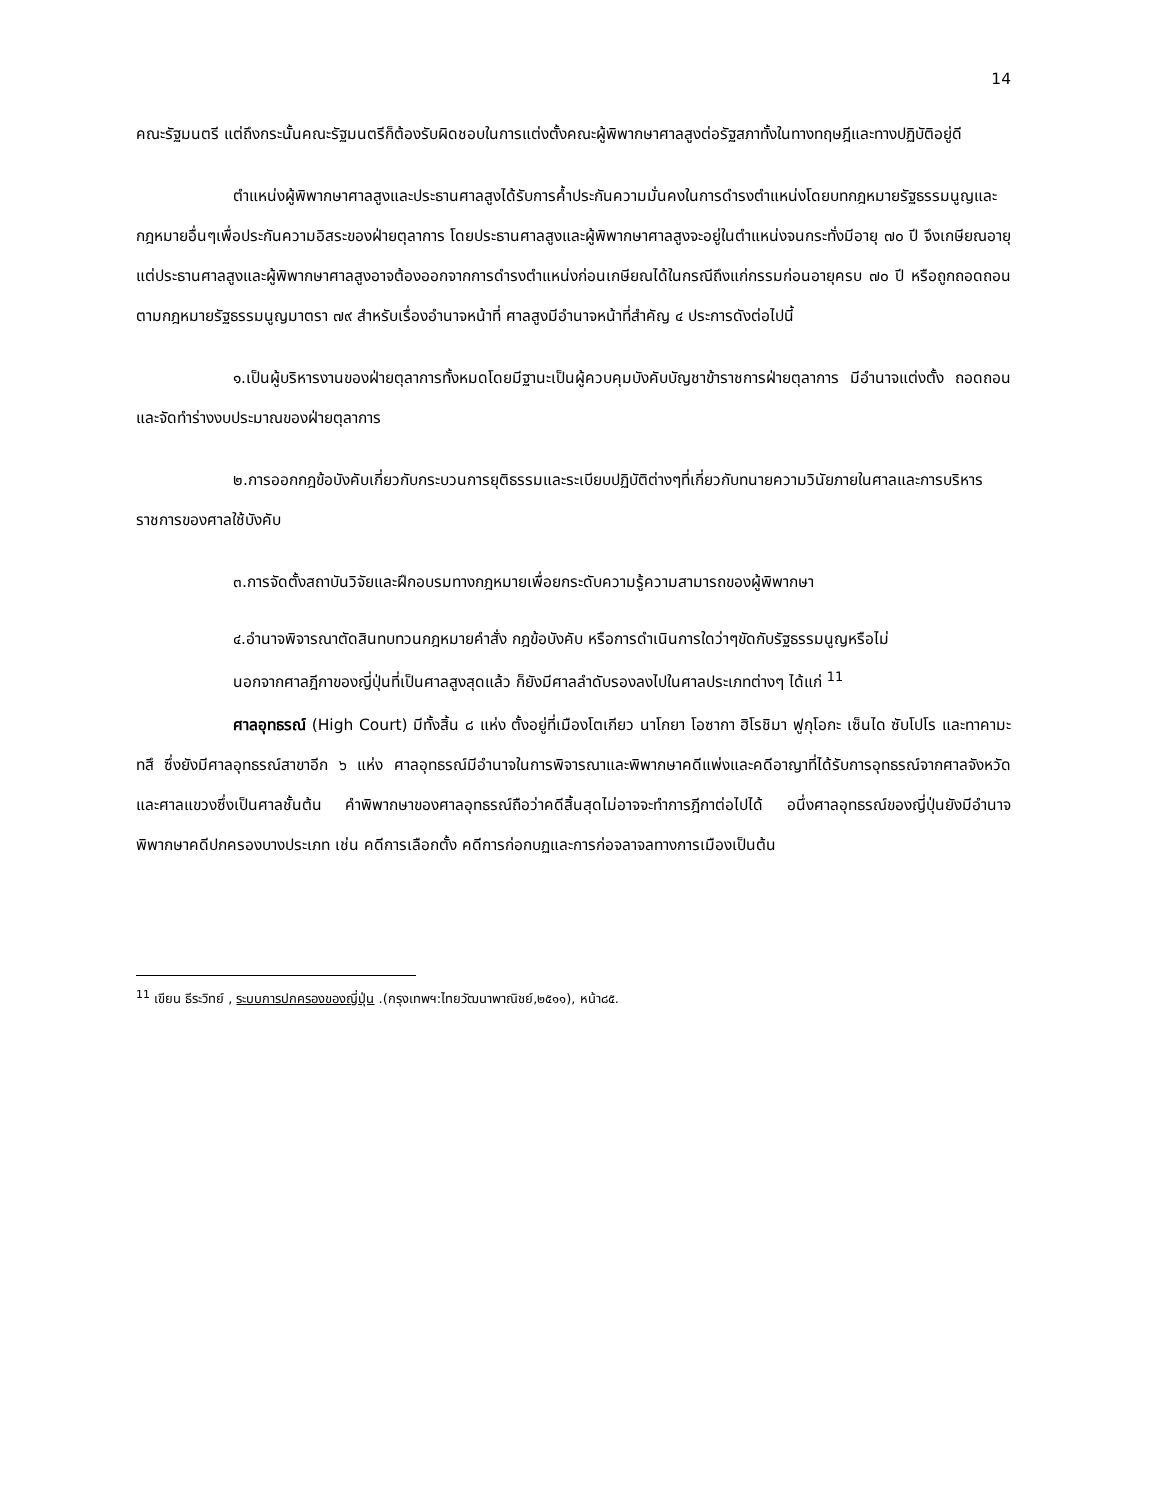14
คณะรัฐมนตรี แต่ถึงกระนั้นคณะรัฐมนตรีก็ต้องรับผิดชอบในการแต่งตั้งคณะผู้พิพากษาศาลสูงต่อรัฐสภาทั้งในทางทฤษฎีและทางปฏิบัติอยู่ดี
ตำแหน่งผู้พิพากษาศาลสูงและประธานศาลสูงได้รับการค้ำประกันความมั่นคงในการดำรงตำแหน่งโดยบทกฎหมายรัฐธรรมนูญและกฎหมายอื่นๆเพื่อประกันความอิสระของฝ่ายตุลาการ โดยประธานศาลสูงและผู้พิพากษาศาลสูงจะอยู่ในตำแหน่งจนกระทั่งมีอายุ ๗๐ ปี จึงเกษียณอายุ แต่ประธานศาลสูงและผู้พิพากษาศาลสูงอาจต้องออกจากการดำรงตำแหน่งก่อนเกษียณได้ในกรณีถึงแก่กรรมก่อนอายุครบ ๗๐ ปี หรือถูกถอดถอนตามกฎหมายรัฐธรรมนูญมาตรา ๗๙ สำหรับเรื่องอำนาจหน้าที่ ศาลสูงมีอำนาจหน้าที่สำคัญ ๔ ประการดังต่อไปนี้
๑.เป็นผู้บริหารงานของฝ่ายตุลาการทั้งหมดโดยมีฐานะเป็นผู้ควบคุมบังคับบัญชาข้าราชการฝ่ายตุลาการ มีอำนาจแต่งตั้ง ถอดถอนและจัดทำร่างงบประมาณของฝ่ายตุลาการ
๒.การออกกฎข้อบังคับเกี่ยวกับกระบวนการยุติธรรมและระเบียบปฏิบัติต่างๆที่เกี่ยวกับทนายความวินัยภายในศาลและการบริหารราชการของศาลใช้บังคับ
๓.การจัดตั้งสถาบันวิจัยและฝึกอบรมทางกฎหมายเพื่อยกระดับความรู้ความสามารถของผู้พิพากษา
๔.อำนาจพิจารณาตัดสินทบทวนกฎหมายคำสั่ง กฎข้อบังคับ หรือการดำเนินการใดว่าๆขัดกับรัฐธรรมนูญหรือไม่
นอกจากศาลฎีกาของญี่ปุ่นที่เป็นศาลสูงสุดแล้ว ก็ยังมีศาลลำดับรองลงไปในศาลประเภทต่างๆ ได้แก่ <sup>11</sup>
ศาลอุทธรณ์ (High Court) มีทั้งสิ้น ๘ แห่ง ตั้งอยู่ที่เมืองโตเกียว นาโกยา โอซากา ฮิโรชิมา ฟูกุโอกะ เซ็นได ซับโปโร และทาคามะทสึ ซึ่งยังมีศาลอุทธรณ์สาขาอีก ๖ แห่ง ศาลอุทธรณ์มีอำนาจในการพิจารณาและพิพากษาคดีแพ่งและคดีอาญาที่ได้รับการอุทธรณ์จากศาลจังหวัดและศาลแขวงซึ่งเป็นศาลชั้นต้น คำพิพากษาของศาลอุทธรณ์ถือว่าคดีสิ้นสุดไม่อาจจะทำการฎีกาต่อไปได้ อนึ่งศาลอุทธรณ์ของญี่ปุ่นยังมีอำนาจพิพากษาคดีปกครองบางประเภท เช่น คดีการเลือกตั้ง คดีการก่อกบฏและการก่อจลาจลทางการเมืองเป็นต้น
<sup>11</sup> เขียน ธีระวิทย์ , ระบบการปกครองของญี่ปุ่น .(กรุงเทพฯ:ไทยวัฒนาพาณิชย์,๒๕๑๑), หน้า๘๕.